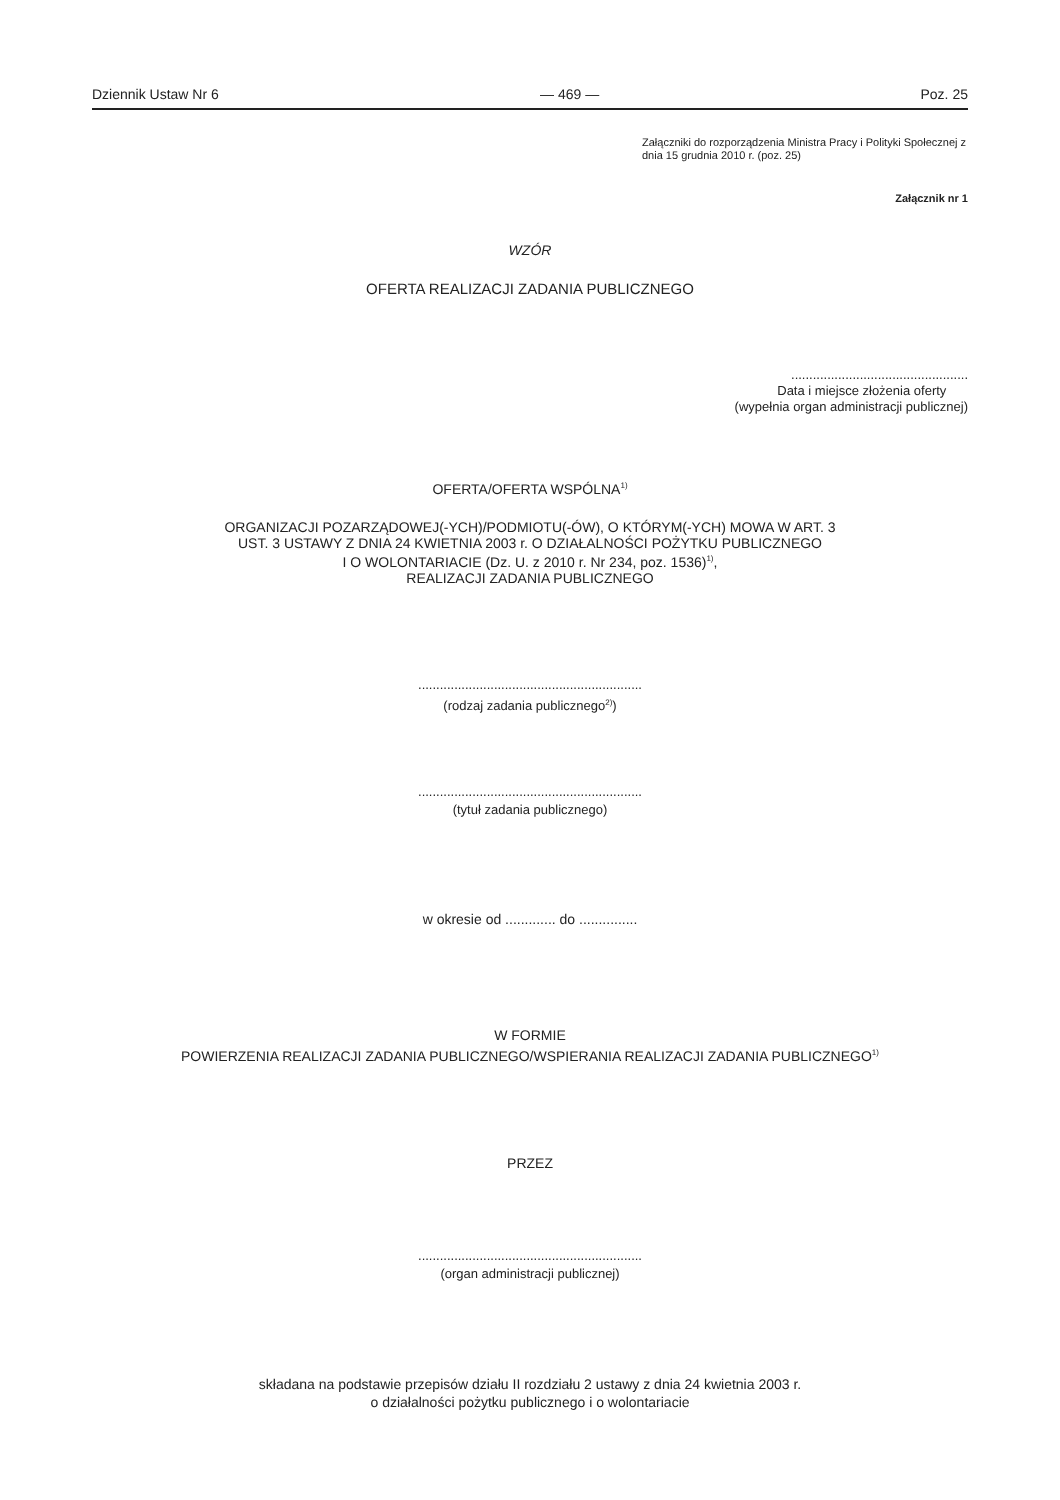Dziennik Ustaw Nr 6 — 469 — Poz. 25
Załączniki do rozporządzenia Ministra Pracy i Polityki Społecznej z dnia 15 grudnia 2010 r. (poz. 25)
Załącznik nr 1
WZÓR
OFERTA REALIZACJI ZADANIA PUBLICZNEGO
.................................................
Data i miejsce złożenia oferty
(wypełnia organ administracji publicznej)
OFERTA/OFERTA WSPÓLNA<sup>1)</sup>
ORGANIZACJI POZARZĄDOWEJ(-YCH)/PODMIOTU(-ÓW), O KTÓRYM(-YCH) MOWA W ART. 3
UST. 3 USTAWY Z DNIA 24 KWIETNIA 2003 r. O DZIAŁALNOŚCI POŻYTKU PUBLICZNEGO
I O WOLONTARIACIE (Dz. U. z 2010 r. Nr 234, poz. 1536)<sup>1)</sup>,
REALIZACJI ZADANIA PUBLICZNEGO
..............................................................
(rodzaj zadania publicznego<sup>2)</sup>)
..............................................................
(tytuł zadania publicznego)
w okresie od ............. do ...............
W FORMIE
POWIERZENIA REALIZACJI ZADANIA PUBLICZNEGO/WSPIERANIA REALIZACJI ZADANIA PUBLICZNEGO<sup>1)</sup>
PRZEZ
..............................................................
(organ administracji publicznej)
składana na podstawie przepisów działu II rozdziału 2 ustawy z dnia 24 kwietnia 2003 r.
o działalności pożytku publicznego i o wolontariacie